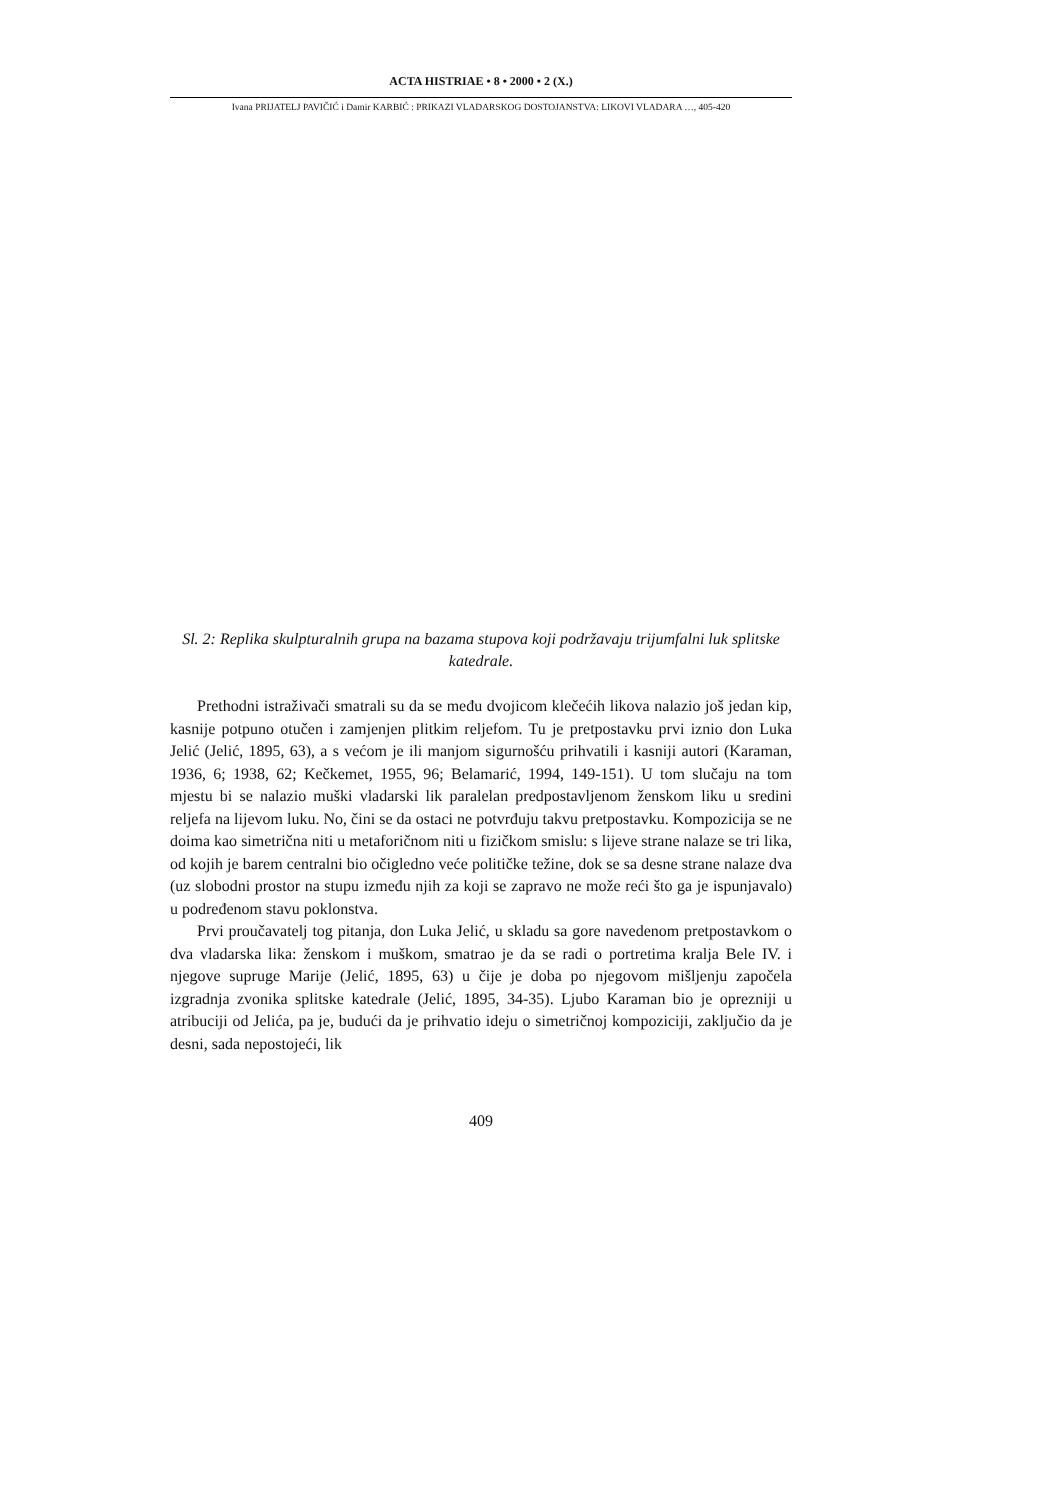ACTA HISTRIAE • 8 • 2000 • 2 (X.)
Ivana PRIJATELJ PAVIČIĆ i Damir KARBIĆ : PRIKAZI VLADARSKOG DOSTOJANSTVA: LIKOVI VLADARA …, 405-420
Sl. 2: Replika skulpturalnih grupa na bazama stupova koji podržavaju trijumfalni luk splitske katedrale.
Prethodni istraživači smatrali su da se među dvojicom klečećih likova nalazio još jedan kip, kasnije potpuno otučen i zamjenjen plitkim reljefom. Tu je pretpostavku prvi iznio don Luka Jelić (Jelić, 1895, 63), a s većom je ili manjom sigurnošću prihvatili i kasniji autori (Karaman, 1936, 6; 1938, 62; Kečkemet, 1955, 96; Belamarić, 1994, 149-151). U tom slučaju na tom mjestu bi se nalazio muški vladarski lik paralelan predpostavljenom ženskom liku u sredini reljefa na lijevom luku. No, čini se da ostaci ne potvrđuju takvu pretpostavku. Kompozicija se ne doima kao simetrična niti u metaforičnom niti u fizičkom smislu: s lijeve strane nalaze se tri lika, od kojih je barem centralni bio očigledno veće političke težine, dok se sa desne strane nalaze dva (uz slobodni prostor na stupu između njih za koji se zapravo ne može reći što ga je ispunjavalo) u podređenom stavu poklonstva.
Prvi proučavatelj tog pitanja, don Luka Jelić, u skladu sa gore navedenom pretpostavkom o dva vladarska lika: ženskom i muškom, smatrao je da se radi o portretima kralja Bele IV. i njegove supruge Marije (Jelić, 1895, 63) u čije je doba po njegovom mišljenju započela izgradnja zvonika splitske katedrale (Jelić, 1895, 34-35). Ljubo Karaman bio je oprezniji u atribuciji od Jelića, pa je, budući da je prihvatio ideju o simetričnoj kompoziciji, zaključio da je desni, sada nepostojeći, lik
409